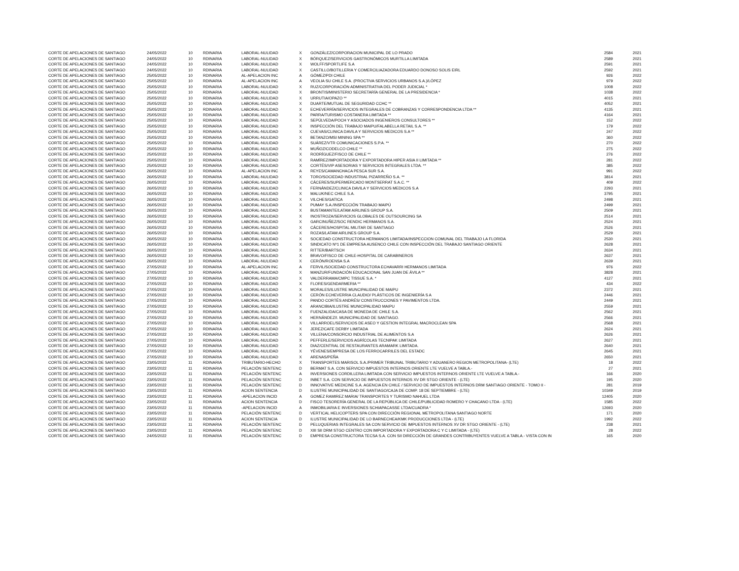| CORTE DE APELACIONES DE SANTIAGO | 24/05/2022 | 10 | RDINARIA | LABORAL-NULIDAD | X | GONZÁLEZ/CORPORACION MUNICIPAL DE LO PRADO | 2584 | 2021 |
| CORTE DE APELACIONES DE SANTIAGO | 24/05/2022 | 10 | RDINARIA | LABORAL-NULIDAD | X | BÓRQUEZ/SERVICIOS GASTRONÓMICOS MURTILLA LIMITADA | 2589 | 2021 |
| CORTE DE APELACIONES DE SANTIAGO | 24/05/2022 | 10 | RDINARIA | LABORAL-NULIDAD | X | WOLFF/SPORTLIFE S.A | 2591 | 2021 |
| CORTE DE APELACIONES DE SANTIAGO | 24/05/2022 | 10 | RDINARIA | LABORAL-NULIDAD | X | CASTILLO/BOTILLERIA Y COMERCILIAZADORA EDUARDO DONOSO SOLIS EIRL | 2592 | 2021 |
| CORTE DE APELACIONES DE SANTIAGO | 25/05/2022 | 10 | RDINARIA | AL-APELACION INC | A | GÓMEZ/PDI CHILE | 926 | 2022 |
| CORTE DE APELACIONES DE SANTIAGO | 25/05/2022 | 10 | RDINARIA | AL-APELACION INC | A | VEOLIA SU CHILE S.A. (PROCTIVA SERVICIOS URBANOS S.A.)/LÓPEZ | 979 | 2022 |
| CORTE DE APELACIONES DE SANTIAGO | 25/05/2022 | 10 | RDINARIA | LABORAL-NULIDAD | X | RUZ/CORPORACIÓN ADMINISTRATIVA DEL PODER JUDICIAL * | 1008 | 2022 |
| CORTE DE APELACIONES DE SANTIAGO | 25/05/2022 | 10 | RDINARIA | LABORAL-NULIDAD | X | BRONTIS/MINISTERIO SECRETARÍA GENERAL DE LA PRESIDENCIA * | 1038 | 2022 |
| CORTE DE APELACIONES DE SANTIAGO | 25/05/2022 | 10 | RDINARIA | LABORAL-NULIDAD | X | URRUTIA/OPAZO ** | 4015 | 2021 |
| CORTE DE APELACIONES DE SANTIAGO | 25/05/2022 | 10 | RDINARIA | LABORAL-NULIDAD | X | DUARTE/MUTUAL DE SEGURIDAD CCHC ** | 4052 | 2021 |
| CORTE DE APELACIONES DE SANTIAGO | 25/05/2022 | 10 | RDINARIA | LABORAL-NULIDAD | X | ECHEVERRÍA/SERVICIOS INTEGRALES DE COBRANZAS Y CORRESPONDENCIA LTDA ** | 4135 | 2021 |
| CORTE DE APELACIONES DE SANTIAGO | 25/05/2022 | 10 | RDINARIA | LABORAL-NULIDAD | X | PARRA/TURISMO COSTANERA LIMITADA ** | 4164 | 2021 |
| CORTE DE APELACIONES DE SANTIAGO | 25/05/2022 | 10 | RDINARIA | LABORAL-NULIDAD | X | SEPÚLVEDA/POCH Y ASOCIADOS INGENIEROS CONSULTORES ** | 152 | 2022 |
| CORTE DE APELACIONES DE SANTIAGO | 25/05/2022 | 10 | RDINARIA | LABORAL-NULIDAD | X | INSPECCIÓN DEL TRABAJO MAIPU/FALABELLA RETAIL S.A. ** | 179 | 2022 |
| CORTE DE APELACIONES DE SANTIAGO | 25/05/2022 | 10 | RDINARIA | LABORAL-NULIDAD | X | CUEVAS/CLINICA DAVILA Y SERVICIOS MEDICOS S.A ** | 247 | 2022 |
| CORTE DE APELACIONES DE SANTIAGO | 25/05/2022 | 10 | RDINARIA | LABORAL-NULIDAD | X | BETANZO/MSI MINING SPA ** | 360 | 2022 |
| CORTE DE APELACIONES DE SANTIAGO | 25/05/2022 | 10 | RDINARIA | LABORAL-NULIDAD | X | SUÁREZ/VTR COMUNICACIONES S.P.A. ** | 270 | 2022 |
| CORTE DE APELACIONES DE SANTIAGO | 25/05/2022 | 10 | RDINARIA | LABORAL-NULIDAD | X | MUÑOZ/CODELCO CHILE ** | 275 | 2022 |
| CORTE DE APELACIONES DE SANTIAGO | 25/05/2022 | 10 | RDINARIA | LABORAL-NULIDAD | X | RODRÍGUEZ/FISCO DE CHILE ** | 276 | 2022 |
| CORTE DE APELACIONES DE SANTIAGO | 25/05/2022 | 10 | RDINARIA | LABORAL-NULIDAD | X | RAMÍREZ/IMPORTADORA Y EXPORTADORA HIPER ASIA II LIMITADA ** | 281 | 2022 |
| CORTE DE APELACIONES DE SANTIAGO | 25/05/2022 | 10 | RDINARIA | LABORAL-NULIDAD | X | CORTÉS/VIP ASESORIAS Y SERVICIOS INTEGRALES LTDA. ** | 385 | 2022 |
| CORTE DE APELACIONES DE SANTIAGO | 26/05/2022 | 10 | RDINARIA | AL-APELACION INC | A | REYES/CAMANCHACA PESCA SUR S.A. | 991 | 2022 |
| CORTE DE APELACIONES DE SANTIAGO | 26/05/2022 | 10 | RDINARIA | LABORAL-NULIDAD | X | TORO/SOCIEDAD INDUSTRIAL PIZARREÑO S.A. ** | 3814 | 2021 |
| CORTE DE APELACIONES DE SANTIAGO | 26/05/2022 | 10 | RDINARIA | LABORAL-NULIDAD | X | CÁCERES/SUPERMERCADO MONTSERRAT S.A.C. ** | 409 | 2022 |
| CORTE DE APELACIONES DE SANTIAGO | 26/05/2022 | 10 | RDINARIA | LABORAL-NULIDAD | X | FERNÁNDEZ/CLINICA DAVILA Y SERVICIOS MEDICOS S.A | 2293 | 2021 |
| CORTE DE APELACIONES DE SANTIAGO | 26/05/2022 | 10 | RDINARIA | LABORAL-NULIDAD | X | MALUK/NEC CHILE S.A. | 3795 | 2021 |
| CORTE DE APELACIONES DE SANTIAGO | 26/05/2022 | 10 | RDINARIA | LABORAL-NULIDAD | X | VILCHES/GATICA | 2498 | 2021 |
| CORTE DE APELACIONES DE SANTIAGO | 26/05/2022 | 10 | RDINARIA | LABORAL-NULIDAD | X | PUMAY S.A./INSPECCIÓN TRABAJO MAIPÚ | 2499 | 2021 |
| CORTE DE APELACIONES DE SANTIAGO | 26/05/2022 | 10 | RDINARIA | LABORAL-NULIDAD | X | BUSTAMANTE/LATAM AIRLINES GROUP S.A. | 2509 | 2021 |
| CORTE DE APELACIONES DE SANTIAGO | 26/05/2022 | 10 | RDINARIA | LABORAL-NULIDAD | X | INOSTROZA/SERVICIOS GLOBALES DE OUTSOURCING SA | 2514 | 2021 |
| CORTE DE APELACIONES DE SANTIAGO | 26/05/2022 | 10 | RDINARIA | LABORAL-NULIDAD | X | GARCINUÑEZ/SOC RENDIC HERMANOS S.A. | 2524 | 2021 |
| CORTE DE APELACIONES DE SANTIAGO | 26/05/2022 | 10 | RDINARIA | LABORAL-NULIDAD | X | CÁCERES/HOSPITAL MILITAR DE SANTIAGO | 2526 | 2021 |
| CORTE DE APELACIONES DE SANTIAGO | 26/05/2022 | 10 | RDINARIA | LABORAL-NULIDAD | X | ROZAS/LATAM AIRLINES GROUP S.A. | 2529 | 2021 |
| CORTE DE APELACIONES DE SANTIAGO | 26/05/2022 | 10 | RDINARIA | LABORAL-NULIDAD | X | SOCIEDAD CONSTRUCTORA HERMANOS LIMITADA/INSPECCION COMUNAL DEL TRABAJO LA FLORIDA | 2530 | 2021 |
| CORTE DE APELACIONES DE SANTIAGO | 26/05/2022 | 10 | RDINARIA | LABORAL-NULIDAD | X | SINDICATO Nº1 DE EMPRESA AUSENCO CHILE CON INSPECCIÓN DEL TRABAJO SANTIAGO ORIENTE | 2628 | 2021 |
| CORTE DE APELACIONES DE SANTIAGO | 26/05/2022 | 10 | RDINARIA | LABORAL-NULIDAD | X | RITTER/BARTSCH | 2634 | 2021 |
| CORTE DE APELACIONES DE SANTIAGO | 26/05/2022 | 10 | RDINARIA | LABORAL-NULIDAD | X | BRAVO/FISCO DE CHILE-HOSPITAL DE CARABINEROS | 2637 | 2021 |
| CORTE DE APELACIONES DE SANTIAGO | 26/05/2022 | 10 | RDINARIA | LABORAL-NULIDAD | X | CERÓN/ROENSA S.A | 2639 | 2021 |
| CORTE DE APELACIONES DE SANTIAGO | 27/05/2022 | 10 | RDINARIA | AL-APELACION INC | A | FERVIL/SOCIEDAD CONSTRUCTORA ECHAVARRI HERMANOS LIMITADA | 976 | 2022 |
| CORTE DE APELACIONES DE SANTIAGO | 27/05/2022 | 10 | RDINARIA | LABORAL-NULIDAD | X | MANZUR/FUNDACIÓN EDUCACIONAL SAN JUAN DE ÁVILA ** | 3828 | 2021 |
| CORTE DE APELACIONES DE SANTIAGO | 27/05/2022 | 10 | RDINARIA | LABORAL-NULIDAD | X | VALDERRAMA/CMPC TISSUE S.A. * | 4127 | 2021 |
| CORTE DE APELACIONES DE SANTIAGO | 27/05/2022 | 10 | RDINARIA | LABORAL-NULIDAD | X | FLORES/GENDARMERIA ** | 434 | 2022 |
| CORTE DE APELACIONES DE SANTIAGO | 27/05/2022 | 10 | RDINARIA | LABORAL-NULIDAD | X | MORALES/ILUSTRE MUNCIPALIDAD DE MAIPU | 2372 | 2021 |
| CORTE DE APELACIONES DE SANTIAGO | 27/05/2022 | 10 | RDINARIA | LABORAL-NULIDAD | X | CERÓN ECHEVERRIA CLAUDIO/ PLÁSTICOS DE INGENIERÍA S A | 2446 | 2021 |
| CORTE DE APELACIONES DE SANTIAGO | 27/05/2022 | 10 | RDINARIA | LABORAL-NULIDAD | X | PANDO CORTÉS ANDRÉS/ CONSTRUCCIONES Y PAVIMENTOS LTDA. | 2449 | 2021 |
| CORTE DE APELACIONES DE SANTIAGO | 27/05/2022 | 10 | RDINARIA | LABORAL-NULIDAD | X | ARANCIBIA/ILUSTRE MUNICIPALIDAD MAIPU | 2559 | 2021 |
| CORTE DE APELACIONES DE SANTIAGO | 27/05/2022 | 10 | RDINARIA | LABORAL-NULIDAD | X | FUENZALIDA/CASA DE MONEDA DE CHILE S.A. | 2562 | 2021 |
| CORTE DE APELACIONES DE SANTIAGO | 27/05/2022 | 10 | RDINARIA | LABORAL-NULIDAD | X | HERNÁNDEZ/I. MUNICIPALIDAD DE SANTIAGO. | 2566 | 2021 |
| CORTE DE APELACIONES DE SANTIAGO | 27/05/2022 | 10 | RDINARIA | LABORAL-NULIDAD | X | VILLARROEL/SERVICIOS DE ASEO Y GESTION INTEGRAL MACROCLEAN SPA | 2568 | 2021 |
| CORTE DE APELACIONES DE SANTIAGO | 27/05/2022 | 10 | RDINARIA | LABORAL-NULIDAD | X | JEREZ/CAFE DERBY LIMITADA | 2624 | 2021 |
| CORTE DE APELACIONES DE SANTIAGO | 27/05/2022 | 10 | RDINARIA | LABORAL-NULIDAD | X | VILLENA/CONSORCIO INDUSTRIAL DE ALIMENTOS S.A | 2626 | 2021 |
| CORTE DE APELACIONES DE SANTIAGO | 27/05/2022 | 10 | RDINARIA | LABORAL-NULIDAD | X | PEFFERLE/SERVICIOS AGRÍCOLAS TECNIPAK LIMITADA | 2627 | 2021 |
| CORTE DE APELACIONES DE SANTIAGO | 27/05/2022 | 10 | RDINARIA | LABORAL-NULIDAD | X | DIAZ/CENTRAL DE RESTAURANTES ARAMARK LIMITADA. | 2640 | 2021 |
| CORTE DE APELACIONES DE SANTIAGO | 27/05/2022 | 10 | RDINARIA | LABORAL-NULIDAD | X | YÉVENES/EMPRESA DE LOS FERROCARRILES DEL ESTADC | 2645 | 2021 |
| CORTE DE APELACIONES DE SANTIAGO | 27/05/2022 | 10 | RDINARIA | LABORAL-NULIDAD | X | ARENAS/PEÑA | 2650 | 2021 |
| CORTE DE APELACIONES DE SANTIAGO | 23/05/2022 | 11 | RDINARIA | TRIBUTARIO-HECHO | X | TRANSPORTES MARISOL S.A./PRIMER TRIBUNAL TRIBUTARIO Y ADUANERO REGION METROPOLITANA- (LTE) | 18 | 2022 |
| CORTE DE APELACIONES DE SANTIAGO | 23/05/2022 | 11 | RDINARIA | PELACIÓN SENTENC | D | BERMAT S.A. CON SERVICIO IMPUESTOS INTERNOS ORIENTE LTE VUELVE A TABLA.- | 27 | 2021 |
| CORTE DE APELACIONES DE SANTIAGO | 23/05/2022 | 11 | RDINARIA | PELACIÓN SENTENC | A | INVERSIONES CORDILLERA LIMITADA CON SERVICIO IMPUESTOS INTERNOS ORIENTE LTE VUELVE A TABLA.- | 166 | 2020 |
| CORTE DE APELACIONES DE SANTIAGO | 23/05/2022 | 11 | RDINARIA | PELACIÓN SENTENC | D | INBET S.A. CON SERVICIO DE IMPUESTOS INTERNOS XV DR STGO ORIENTE - (LTE) | 195 | 2020 |
| CORTE DE APELACIONES DE SANTIAGO | 23/05/2022 | 11 | RDINARIA | PELACIÓN SENTENC | D | INNOVATIVE MEDICINE S.A. AGENCIA EN CHILE / SERVICIO DE IMPUESTOS INTERNOS DRM SANTIAGO ORIENTE - TOMO II - | 281 | 2019 |
| CORTE DE APELACIONES DE SANTIAGO | 23/05/2022 | 11 | RDINARIA | ACION SENTENCIA | D | ILUSTRE MUNICIPALIDAD DE SANTIAGO/CAJA DE COMP. 18 DE SEPTIEMBRE - (LTE) | 10349 | 2019 |
| CORTE DE APELACIONES DE SANTIAGO | 23/05/2022 | 11 | RDINARIA | -APELACION INCID | A | GOMEZ RAMIREZ MARIA/ TRANSPORTES Y TURISMO NAHUEL LTDA | 12405 | 2020 |
| CORTE DE APELACIONES DE SANTIAGO | 23/05/2022 | 11 | RDINARIA | ACION SENTENCIA | D | FISCO TESORERÍA GENERAL DE LA REPÚBLICA DE CHILE/PUBLICIDAD ROMERO Y CHACANO LTDA - (LTE) | 1585 | 2022 |
| CORTE DE APELACIONES DE SANTIAGO | 23/05/2022 | 11 | RDINARIA | -APELACION INCID | A | INMOBILIARIA E INVERSIONES SCHIAPACASSE LTDA/CUADRA * | 12693 | 2020 |
| CORTE DE APELACIONES DE SANTIAGO | 23/05/2022 | 11 | RDINARIA | PELACIÓN SENTENC | D | VERTICAL HELICOPTERS SPA CON DIRECCIÓN REGIONAL METROPOLITANA SANTIAGO NORTE | 171 | 2020 |
| CORTE DE APELACIONES DE SANTIAGO | 23/05/2022 | 11 | RDINARIA | ACION SENTENCIA | D | ILUSTRE MUNICIPALIDAD DE LO BARNECHEA/KMK PRODUCCIONES LTDA - (LTE) | 1992 | 2022 |
| CORTE DE APELACIONES DE SANTIAGO | 23/05/2022 | 11 | RDINARIA | PELACIÓN SENTENC | D | PELUQUERIAS INTEGRALES SA CON SERVICIO DE IMPUESTOS INTERNOS XV DR STGO ORIENTE - (LTE) | 238 | 2021 |
| CORTE DE APELACIONES DE SANTIAGO | 23/05/2022 | 11 | RDINARIA | PELACIÓN SENTENC | D | XIII SII DRM STGO CENTRO CON IMPORTADORA Y EXPORTADORA C Y C LIMITADA - (LTE) | 28 | 2022 |
| CORTE DE APELACIONES DE SANTIAGO | 24/05/2022 | 11 | RDINARIA | PELACIÓN SENTENC | D | EMPRESA CONSTRUCTORA TECSA S.A. CON SII DIRECCIÓN DE GRANDES CONTRIBUYENTES VUELVE A TABLA.- VISTA CON IN | 165 | 2020 |